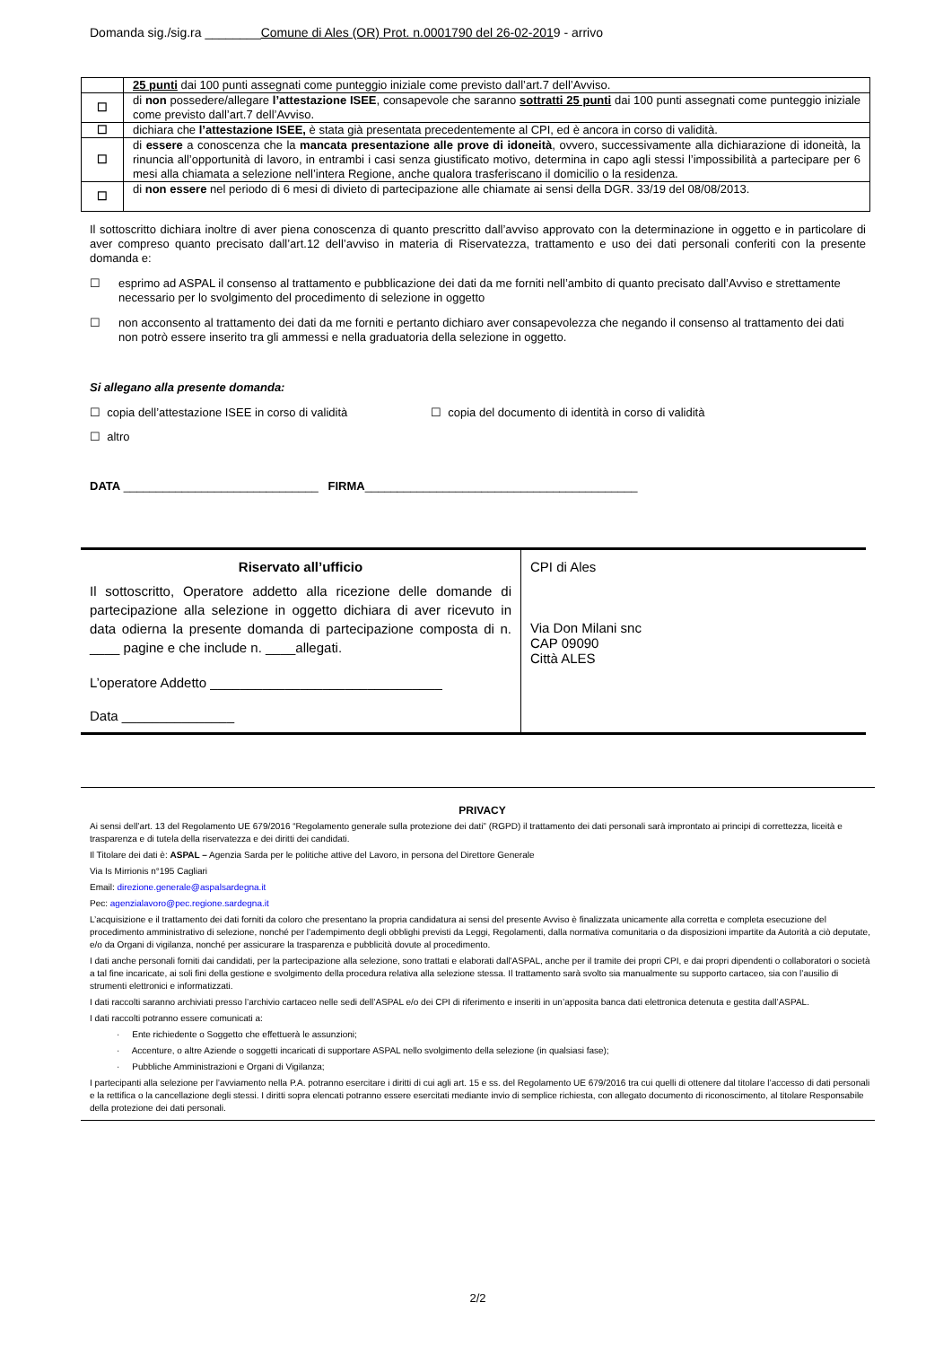Domanda sig./sig.ra ________Comune di Ales (OR) Prot. n.0001790 del 26-02-2019 - arrivo
| | 25 punti dai 100 punti assegnati come punteggio iniziale come previsto dall’art.7 dell’Avviso. |
| ☐ | di non possedere/allegare l’attestazione ISEE , consapevole che saranno sottratti 25 punti dai 100 punti assegnati come punteggio iniziale come previsto dall’art.7 dell’Avviso. |
| ☐ | dichiara che l’attestazione ISEE, è stata già presentata precedentemente al CPI, ed è ancora in corso di validità. |
| ☐ | di essere a conoscenza che la mancata presentazione alle prove di idoneità , ovvero, successivamente alla dichiarazione di idoneità, la rinuncia all’opportunità di lavoro, in entrambi i casi senza giustificato motivo, determina in capo agli stessi l’impossibilità a partecipare per 6 mesi alla chiamata a selezione nell’intera Regione, anche qualora trasferiscano il domicilio o la residenza. |
| ☐ | di non essere nel periodo di 6 mesi di divieto di partecipazione alle chiamate ai sensi della DGR. 33/19 del 08/08/2013. |
Il sottoscritto dichiara inoltre di aver piena conoscenza di quanto prescritto dall’avviso approvato con la determinazione in oggetto e in particolare di aver compreso quanto precisato dall’art.12 dell’avviso in materia di Riservatezza, trattamento e uso dei dati personali conferiti con la presente domanda e:
☐ esprimo ad ASPAL il consenso al trattamento e pubblicazione dei dati da me forniti nell’ambito di quanto precisato dall’Avviso e strettamente necessario per lo svolgimento del procedimento di selezione in oggetto
☐ non acconsento al trattamento dei dati da me forniti e pertanto dichiaro aver consapevolezza che negando il consenso al trattamento dei dati non potrò essere inserito tra gli ammessi e nella graduatoria della selezione in oggetto.
Si allegano alla presente domanda:
☐ copia dell’attestazione ISEE in corso di validità
☐ copia del documento di identità in corso di validità
☐ altro
DATA ______________________________ FIRMA__________________________________________
Riservato all’ufficio
Il sottoscritto, Operatore addetto alla ricezione delle domande di partecipazione alla selezione in oggetto dichiara di aver ricevuto in data odierna la presente domanda di partecipazione composta di n. ____ pagine e che include n. ____allegati.
L’operatore Addetto _______________________________
Data _______________
CPI di Ales
Via Don Milani snc
CAP 09090
Città ALES
PRIVACY
Ai sensi dell’art. 13 del Regolamento UE 679/2016 “Regolamento generale sulla protezione dei dati” (RGPD) il trattamento dei dati personali sarà improntato ai principi di correttezza, liceità e trasparenza e di tutela della riservatezza e dei diritti dei candidati.
Il Titolare dei dati è: ASPAL – Agenzia Sarda per le politiche attive del Lavoro, in persona del Direttore Generale
Via Is Mirrionis n°195 Cagliari
Email: direzione.generale@aspalsardegna.it
Pec: agenzialavoro@pec.regione.sardegna.it
L’acquisizione e il trattamento dei dati forniti da coloro che presentano la propria candidatura ai sensi del presente Avviso è finalizzata unicamente alla corretta e completa esecuzione del procedimento amministrativo di selezione, nonché per l’adempimento degli obblighi previsti da Leggi, Regolamenti, dalla normativa comunitaria o da disposizioni impartite da Autorità a ciò deputate, e/o da Organi di vigilanza, nonché per assicurare la trasparenza e pubblicità dovute al procedimento.
I dati anche personali forniti dai candidati, per la partecipazione alla selezione, sono trattati e elaborati dall'ASPAL, anche per il tramite dei propri CPI, e dai propri dipendenti o collaboratori o società a tal fine incaricate, ai soli fini della gestione e svolgimento della procedura relativa alla selezione stessa. Il trattamento sarà svolto sia manualmente su supporto cartaceo, sia con l’ausilio di strumenti elettronici e informatizzati.
I dati raccolti saranno archiviati presso l’archivio cartaceo nelle sedi dell’ASPAL e/o dei CPI di riferimento e inseriti in un’apposita banca dati elettronica detenuta e gestita dall’ASPAL.
I dati raccolti potranno essere comunicati a:
· Ente richiedente o Soggetto che effettuerà le assunzioni;
· Accenture, o altre Aziende o soggetti incaricati di supportare ASPAL nello svolgimento della selezione (in qualsiasi fase);
· Pubbliche Amministrazioni e Organi di Vigilanza;
I partecipanti alla selezione per l’avviamento nella P.A. potranno esercitare i diritti di cui agli art. 15 e ss. del Regolamento UE 679/2016 tra cui quelli di ottenere dal titolare l’accesso di dati personali e la rettifica o la cancellazione degli stessi. I diritti sopra elencati potranno essere esercitati mediante invio di semplice richiesta, con allegato documento di riconoscimento, al titolare Responsabile della protezione dei dati personali.
2/2